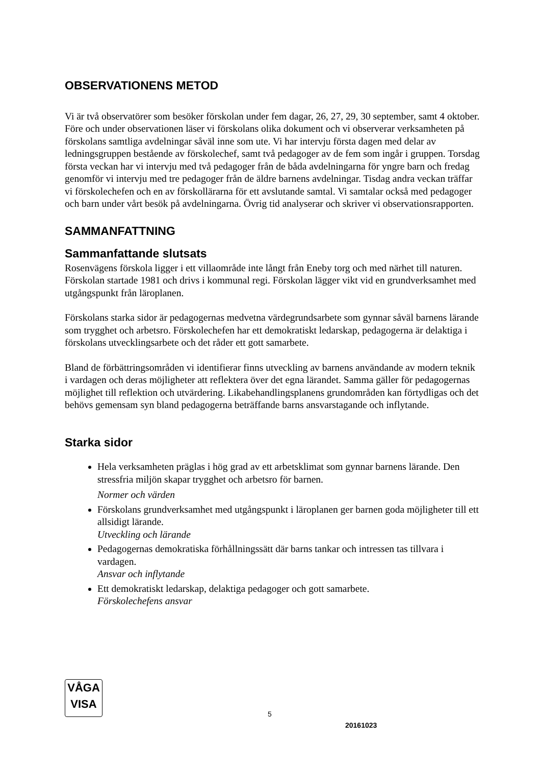OBSERVATIONENS METOD
Vi är två observatörer som besöker förskolan under fem dagar, 26, 27, 29, 30 september, samt 4 oktober. Före och under observationen läser vi förskolans olika dokument och vi observerar verksamheten på förskolans samtliga avdelningar såväl inne som ute. Vi har intervju första dagen med delar av ledningsgruppen bestående av förskolechef, samt två pedagoger av de fem som ingår i gruppen. Torsdag första veckan har vi intervju med två pedagoger från de båda avdelningarna för yngre barn och fredag genomför vi intervju med tre pedagoger från de äldre barnens avdelningar. Tisdag andra veckan träffar vi förskolechefen och en av förskollärarna för ett avslutande samtal. Vi samtalar också med pedagoger och barn under vårt besök på avdelningarna. Övrig tid analyserar och skriver vi observationsrapporten.
SAMMANFATTNING
Sammanfattande slutsats
Rosenvägens förskola ligger i ett villaområde inte långt från Eneby torg och med närhet till naturen. Förskolan startade 1981 och drivs i kommunal regi. Förskolan lägger vikt vid en grundverksamhet med utgångspunkt från läroplanen.
Förskolans starka sidor är pedagogernas medvetna värdegrundsarbete som gynnar såväl barnens lärande som trygghet och arbetsro. Förskolechefen har ett demokratiskt ledarskap, pedagogerna är delaktiga i förskolans utvecklingsarbete och det råder ett gott samarbete.
Bland de förbättringsområden vi identifierar finns utveckling av barnens användande av modern teknik i vardagen och deras möjligheter att reflektera över det egna lärandet. Samma gäller för pedagogernas möjlighet till reflektion och utvärdering. Likabehandlingsplanens grundområden kan förtydligas och det behövs gemensam syn bland pedagogerna beträffande barns ansvarstagande och inflytande.
Starka sidor
Hela verksamheten präglas i hög grad av ett arbetsklimat som gynnar barnens lärande. Den stressfria miljön skapar trygghet och arbetsro för barnen.
Normer och värden
Förskolans grundverksamhet med utgångspunkt i läroplanen ger barnen goda möjligheter till ett allsidigt lärande.
Utveckling och lärande
Pedagogernas demokratiska förhållningssätt där barns tankar och intressen tas tillvara i vardagen.
Ansvar och inflytande
Ett demokratiskt ledarskap, delaktiga pedagoger och gott samarbete.
Förskolechefens ansvar
VÅGA
VISA
5
20161023